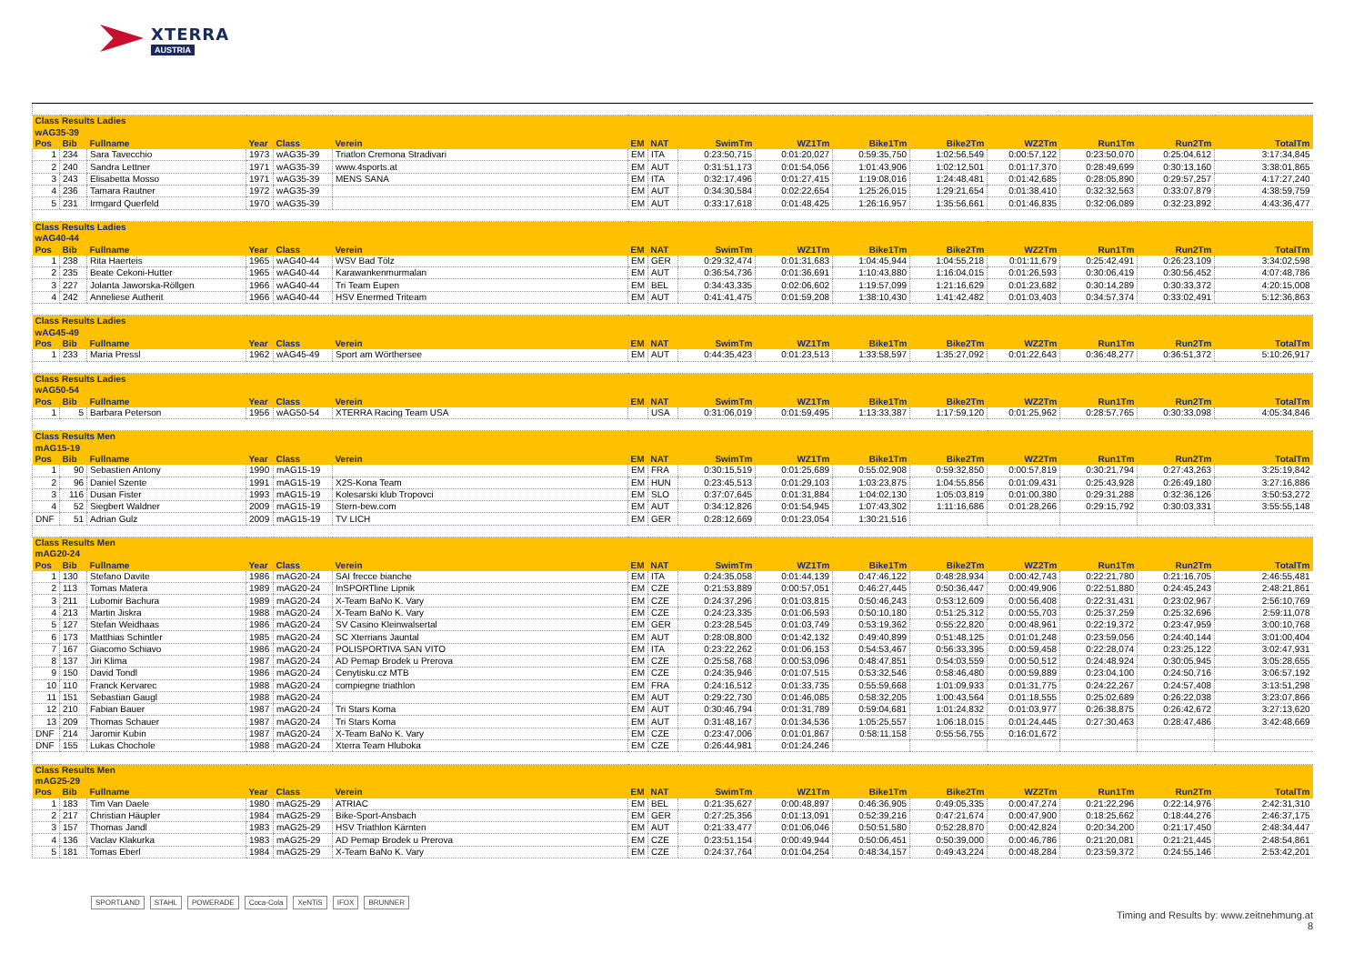XTERRA
AUSTRIA
| Class Results Ladies | | | | | | | | | | | | | | | |
| wAG35-39 | | | | | | | | | | | | | | | |
| Pos | Bib | Fullname | Year | Class | Verein | EM | NAT | SwimTm | WZ1Tm | Bike1Tm | Bike2Tm | WZ2Tm | Run1Tm | Run2Tm | TotalTm |
| 1 | 234 | Sara Tavecchio | 1973 | wAG35-39 | Triatlon Cremona Stradivari | EM | ITA | 0:23:50,715 | 0:01:20,027 | 0:59:35,750 | 1:02:56,549 | 0:00:57,122 | 0:23:50,070 | 0:25:04,612 | 3:17:34,845 |
| 2 | 240 | Sandra Lettner | 1971 | wAG35-39 | www.4sports.at | EM | AUT | 0:31:51,173 | 0:01:54,056 | 1:01:43,906 | 1:02:12,501 | 0:01:17,370 | 0:28:49,699 | 0:30:13,160 | 3:38:01,865 |
| 3 | 243 | Elisabetta Mosso | 1971 | wAG35-39 | MENS SANA | EM | ITA | 0:32:17,496 | 0:01:27,415 | 1:19:08,016 | 1:24:48,481 | 0:01:42,685 | 0:28:05,890 | 0:29:57,257 | 4:17:27,240 |
| 4 | 236 | Tamara Rautner | 1972 | wAG35-39 | | EM | AUT | 0:34:30,584 | 0:02:22,654 | 1:25:26,015 | 1:29:21,654 | 0:01:38,410 | 0:32:32,563 | 0:33:07,879 | 4:38:59,759 |
| 5 | 231 | Irmgard Querfeld | 1970 | wAG35-39 | | EM | AUT | 0:33:17,618 | 0:01:48,425 | 1:26:16,957 | 1:35:56,661 | 0:01:46,835 | 0:32:06,089 | 0:32:23,892 | 4:43:36,477 |
| Class Results Ladies | | | | | | | | | | | | | | | |
| wAG40-44 | | | | | | | | | | | | | | | |
| Pos | Bib | Fullname | Year | Class | Verein | EM | NAT | SwimTm | WZ1Tm | Bike1Tm | Bike2Tm | WZ2Tm | Run1Tm | Run2Tm | TotalTm |
| 1 | 238 | Rita Haerteis | 1965 | wAG40-44 | WSV Bad Tölz | EM | GER | 0:29:32,474 | 0:01:31,683 | 1:04:45,944 | 1:04:55,218 | 0:01:11,679 | 0:25:42,491 | 0:26:23,109 | 3:34:02,598 |
| 2 | 235 | Beate Cekoni-Hutter | 1965 | wAG40-44 | Karawankenmurmalan | EM | AUT | 0:36:54,736 | 0:01:36,691 | 1:10:43,880 | 1:16:04,015 | 0:01:26,593 | 0:30:06,419 | 0:30:56,452 | 4:07:48,786 |
| 3 | 227 | Jolanta Jaworska-Röllgen | 1966 | wAG40-44 | Tri Team Eupen | EM | BEL | 0:34:43,335 | 0:02:06,602 | 1:19:57,099 | 1:21:16,629 | 0:01:23,682 | 0:30:14,289 | 0:30:33,372 | 4:20:15,008 |
| 4 | 242 | Anneliese Autherit | 1966 | wAG40-44 | HSV Enermed Triteam | EM | AUT | 0:41:41,475 | 0:01:59,208 | 1:38:10,430 | 1:41:42,482 | 0:01:03,403 | 0:34:57,374 | 0:33:02,491 | 5:12:36,863 |
| Class Results Ladies | | | | | | | | | | | | | | | |
| wAG45-49 | | | | | | | | | | | | | | | |
| Pos | Bib | Fullname | Year | Class | Verein | EM | NAT | SwimTm | WZ1Tm | Bike1Tm | Bike2Tm | WZ2Tm | Run1Tm | Run2Tm | TotalTm |
| 1 | 233 | Maria Pressl | 1962 | wAG45-49 | Sport am Wörthersee | EM | AUT | 0:44:35,423 | 0:01:23,513 | 1:33:58,597 | 1:35:27,092 | 0:01:22,643 | 0:36:48,277 | 0:36:51,372 | 5:10:26,917 |
| Class Results Ladies | | | | | | | | | | | | | | | |
| wAG50-54 | | | | | | | | | | | | | | | |
| Pos | Bib | Fullname | Year | Class | Verein | EM | NAT | SwimTm | WZ1Tm | Bike1Tm | Bike2Tm | WZ2Tm | Run1Tm | Run2Tm | TotalTm |
| 1 | 5 | Barbara Peterson | 1956 | wAG50-54 | XTERRA Racing Team USA | | USA | 0:31:06,019 | 0:01:59,495 | 1:13:33,387 | 1:17:59,120 | 0:01:25,962 | 0:28:57,765 | 0:30:33,098 | 4:05:34,846 |
| Class Results Men | | | | | | | | | | | | | | | |
| mAG15-19 | | | | | | | | | | | | | | | |
| Pos | Bib | Fullname | Year | Class | Verein | EM | NAT | SwimTm | WZ1Tm | Bike1Tm | Bike2Tm | WZ2Tm | Run1Tm | Run2Tm | TotalTm |
| 1 | 90 | Sebastien Antony | 1990 | mAG15-19 | | EM | FRA | 0:30:15,519 | 0:01:25,689 | 0:55:02,908 | 0:59:32,850 | 0:00:57,819 | 0:30:21,794 | 0:27:43,263 | 3:25:19,842 |
| 2 | 96 | Daniel Szente | 1991 | mAG15-19 | X2S-Kona Team | EM | HUN | 0:23:45,513 | 0:01:29,103 | 1:03:23,875 | 1:04:55,856 | 0:01:09,431 | 0:25:43,928 | 0:26:49,180 | 3:27:16,886 |
| 3 | 116 | Dusan Fister | 1993 | mAG15-19 | Kolesarski klub Tropovci | EM | SLO | 0:37:07,645 | 0:01:31,884 | 1:04:02,130 | 1:05:03,819 | 0:01:00,380 | 0:29:31,288 | 0:32:36,126 | 3:50:53,272 |
| 4 | 52 | Siegbert Waldner | 2009 | mAG15-19 | Stern-bew.com | EM | AUT | 0:34:12,826 | 0:01:54,945 | 1:07:43,302 | 1:11:16,686 | 0:01:28,266 | 0:29:15,792 | 0:30:03,331 | 3:55:55,148 |
| DNF | 51 | Adrian Gulz | 2009 | mAG15-19 | TV LICH | EM | GER | 0:28:12,669 | 0:01:23,054 | 1:30:21,516 | | | | | |
| Class Results Men | | | | | | | | | | | | | | | |
| mAG20-24 | | | | | | | | | | | | | | | |
| Pos | Bib | Fullname | Year | Class | Verein | EM | NAT | SwimTm | WZ1Tm | Bike1Tm | Bike2Tm | WZ2Tm | Run1Tm | Run2Tm | TotalTm |
| 1 | 130 | Stefano Davite | 1986 | mAG20-24 | SAI frecce bianche | EM | ITA | 0:24:35,058 | 0:01:44,139 | 0:47:46,122 | 0:48:28,934 | 0:00:42,743 | 0:22:21,780 | 0:21:16,705 | 2:46:55,481 |
| 2 | 113 | Tomas Matera | 1989 | mAG20-24 | InSPORTline Lipnik | EM | CZE | 0:21:53,889 | 0:00:57,051 | 0:46:27,445 | 0:50:36,447 | 0:00:49,906 | 0:22:51,880 | 0:24:45,243 | 2:48:21,861 |
| 3 | 211 | Lubomir Bachura | 1989 | mAG20-24 | X-Team BaNo K. Vary | EM | CZE | 0:24:37,296 | 0:01:03,815 | 0:50:46,243 | 0:53:12,609 | 0:00:56,408 | 0:22:31,431 | 0:23:02,967 | 2:56:10,769 |
| 4 | 213 | Martin Jiskra | 1988 | mAG20-24 | X-Team BaNo K. Vary | EM | CZE | 0:24:23,335 | 0:01:06,593 | 0:50:10,180 | 0:51:25,312 | 0:00:55,703 | 0:25:37,259 | 0:25:32,696 | 2:59:11,078 |
| 5 | 127 | Stefan Weidhaas | 1986 | mAG20-24 | SV Casino Kleinwalsertal | EM | GER | 0:23:28,545 | 0:01:03,749 | 0:53:19,362 | 0:55:22,820 | 0:00:48,961 | 0:22:19,372 | 0:23:47,959 | 3:00:10,768 |
| 6 | 173 | Matthias Schintler | 1985 | mAG20-24 | SC Xterrians Jauntal | EM | AUT | 0:28:08,800 | 0:01:42,132 | 0:49:40,899 | 0:51:48,125 | 0:01:01,248 | 0:23:59,056 | 0:24:40,144 | 3:01:00,404 |
| 7 | 167 | Giacomo Schiavo | 1986 | mAG20-24 | POLISPORTIVA SAN VITO | EM | ITA | 0:23:22,262 | 0:01:06,153 | 0:54:53,467 | 0:56:33,395 | 0:00:59,458 | 0:22:28,074 | 0:23:25,122 | 3:02:47,931 |
| 8 | 137 | Jiri Klima | 1987 | mAG20-24 | AD Pemap Brodek u Prerova | EM | CZE | 0:25:58,768 | 0:00:53,096 | 0:48:47,851 | 0:54:03,559 | 0:00:50,512 | 0:24:48,924 | 0:30:05,945 | 3:05:28,655 |
| 9 | 150 | David Tondl | 1986 | mAG20-24 | Cenytisku.cz MTB | EM | CZE | 0:24:35,946 | 0:01:07,515 | 0:53:32,546 | 0:58:46,480 | 0:00:59,889 | 0:23:04,100 | 0:24:50,716 | 3:06:57,192 |
| 10 | 110 | Franck Kervarec | 1988 | mAG20-24 | compiegne triathlon | EM | FRA | 0:24:16,512 | 0:01:33,735 | 0:55:59,668 | 1:01:09,933 | 0:01:31,775 | 0:24:22,267 | 0:24:57,408 | 3:13:51,298 |
| 11 | 151 | Sebastian Gaugl | 1988 | mAG20-24 | | EM | AUT | 0:29:22,730 | 0:01:46,085 | 0:58:32,205 | 1:00:43,564 | 0:01:18,555 | 0:25:02,689 | 0:26:22,038 | 3:23:07,866 |
| 12 | 210 | Fabian Bauer | 1987 | mAG20-24 | Tri Stars Koma | EM | AUT | 0:30:46,794 | 0:01:31,789 | 0:59:04,681 | 1:01:24,832 | 0:01:03,977 | 0:26:38,875 | 0:26:42,672 | 3:27:13,620 |
| 13 | 209 | Thomas Schauer | 1987 | mAG20-24 | Tri Stars Koma | EM | AUT | 0:31:48,167 | 0:01:34,536 | 1:05:25,557 | 1:06:18,015 | 0:01:24,445 | 0:27:30,463 | 0:28:47,486 | 3:42:48,669 |
| DNF | 214 | Jaromir Kubin | 1987 | mAG20-24 | X-Team BaNo K. Vary | EM | CZE | 0:23:47,006 | 0:01:01,867 | 0:58:11,158 | 0:55:56,755 | 0:16:01,672 | | | |
| DNF | 155 | Lukas Chochole | 1988 | mAG20-24 | Xterra Team Hluboka | EM | CZE | 0:26:44,981 | 0:01:24,246 | | | | | | |
| Class Results Men | | | | | | | | | | | | | | | |
| mAG25-29 | | | | | | | | | | | | | | | |
| Pos | Bib | Fullname | Year | Class | Verein | EM | NAT | SwimTm | WZ1Tm | Bike1Tm | Bike2Tm | WZ2Tm | Run1Tm | Run2Tm | TotalTm |
| 1 | 183 | Tim Van Daele | 1980 | mAG25-29 | ATRIAC | EM | BEL | 0:21:35,627 | 0:00:48,897 | 0:46:36,905 | 0:49:05,335 | 0:00:47,274 | 0:21:22,296 | 0:22:14,976 | 2:42:31,310 |
| 2 | 217 | Christian Häupler | 1984 | mAG25-29 | Bike-Sport-Ansbach | EM | GER | 0:27:25,356 | 0:01:13,091 | 0:52:39,216 | 0:47:21,674 | 0:00:47,900 | 0:18:25,662 | 0:18:44,276 | 2:46:37,175 |
| 3 | 157 | Thomas Jandl | 1983 | mAG25-29 | HSV Triathlon Kärnten | EM | AUT | 0:21:33,477 | 0:01:06,046 | 0:50:51,580 | 0:52:28,870 | 0:00:42,824 | 0:20:34,200 | 0:21:17,450 | 2:48:34,447 |
| 4 | 136 | Vaclav Klakurka | 1983 | mAG25-29 | AD Pemap Brodek u Prerova | EM | CZE | 0:23:51,154 | 0:00:49,944 | 0:50:06,451 | 0:50:39,000 | 0:00:46,786 | 0:21:20,081 | 0:21:21,445 | 2:48:54,861 |
| 5 | 181 | Tomas Eberl | 1984 | mAG25-29 | X-Team BaNo K. Vary | EM | CZE | 0:24:37,764 | 0:01:04,254 | 0:48:34,157 | 0:49:43,224 | 0:00:48,284 | 0:23:59,372 | 0:24:55,146 | 2:53:42,201 |
SPORTLAND STAHL POWERADE Coca-Cola XeNTiS IFOX BRUNNER
Timing and Results by: www.zeitnehmung.at
8